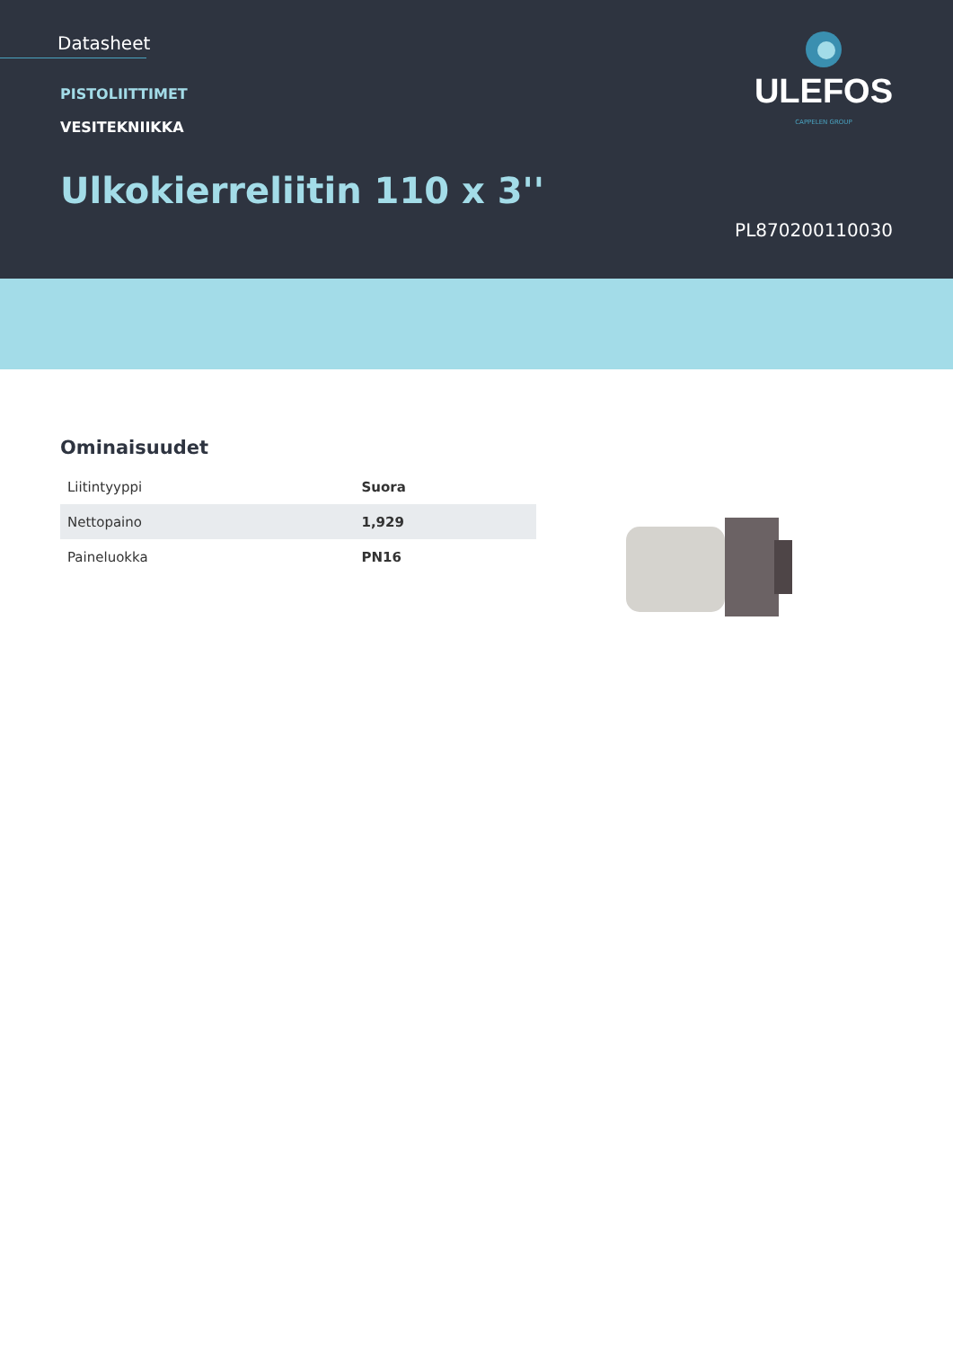Datasheet
PISTOLIITTIMET
VESITEKNIIKKA
Ulkokierreliitin 110 x 3''
ULEFOS
CAPPELEN GROUP
PL870200110030
Ominaisuudet
| Liitintyyppi | Suora |
| Nettopaino | 1,929 |
| Paineluokka | PN16 |